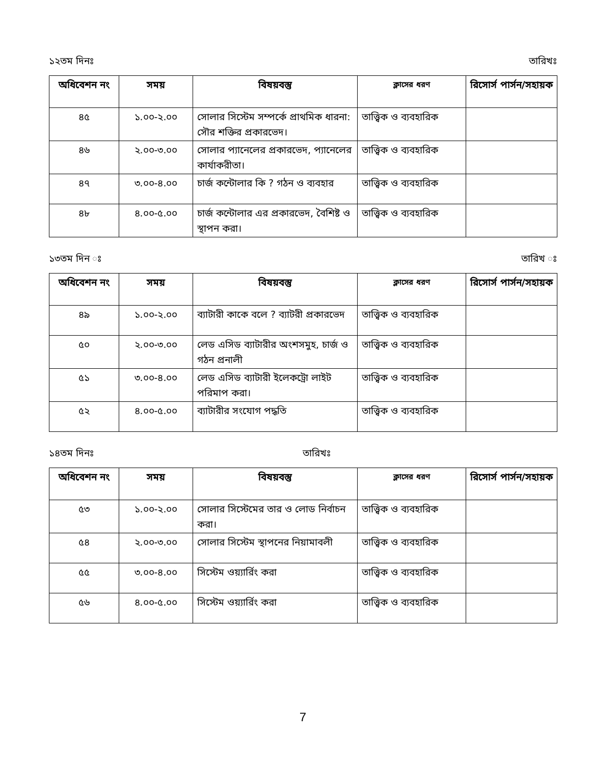১২তম দিনঃ তারিখঃ
| অধিবেশন নং | সময় | বিষয়বস্তু | ক্লাসের ধরণ | রিসোর্স পার্সন/সহায়ক |
| --- | --- | --- | --- | --- |
| ৪৫ | ১.০০-২.০০ | সোলার সিস্টেম সম্পর্কে প্রাথমিক ধারনা: সৌর শক্তির প্রকারভেদ। | তাত্ত্বিক ও ব্যবহারিক | |
| ৪৬ | ২.০০-৩.০০ | সোলার প্যানেলের প্রকারভেদ, প্যানেলের কার্যাকরীতা। | তাত্ত্বিক ও ব্যবহারিক | |
| ৪৭ | ৩.০০-৪.০০ | চার্জ কন্টোলার কি ? গঠন ও ব্যবহার | তাত্ত্বিক ও ব্যবহারিক | |
| ৪৮ | ৪.০০-৫.০০ | চার্জ কন্টোলার এর প্রকারভেদ, বৈশিষ্ট ও স্থাপন করা। | তাত্ত্বিক ও ব্যবহারিক | |
১৩তম দিন ঃ তারিখ ঃ
| অধিবেশন নং | সময় | বিষয়বস্তু | ক্লাসের ধরণ | রিসোর্স পার্সন/সহায়ক |
| --- | --- | --- | --- | --- |
| ৪৯ | ১.০০-২.০০ | ব্যাটারী কাকে বলে ? ব্যাটরী প্রকারভেদ | তাত্ত্বিক ও ব্যবহারিক | |
| ৫০ | ২.০০-৩.০০ | লেড এসিড ব্যাটারীর অংশসমুহ, চার্জ ও গঠন প্রনালী | তাত্ত্বিক ও ব্যবহারিক | |
| ৫১ | ৩.০০-৪.০০ | লেড এসিড ব্যাটারী ইলেকট্রো লাইট পরিমাপ করা। | তাত্ত্বিক ও ব্যবহারিক | |
| ৫২ | ৪.০০-৫.০০ | ব্যাটারীর সংযোগ পদ্ধতি | তাত্ত্বিক ও ব্যবহারিক | |
১৪তম দিনঃ তারিখঃ
| অধিবেশন নং | সময় | বিষয়বস্তু | ক্লাসের ধরণ | রিসোর্স পার্সন/সহায়ক |
| --- | --- | --- | --- | --- |
| ৫৩ | ১.০০-২.০০ | সোলার সিস্টেমের তার ও লোড নির্বাচন করা। | তাত্ত্বিক ও ব্যবহারিক | |
| ৫৪ | ২.০০-৩.০০ | সোলার সিস্টেম স্থাপনের নিয়ামাবলী | তাত্ত্বিক ও ব্যবহারিক | |
| ৫৫ | ৩.০০-৪.০০ | সিস্টেম ওয়্যার্রিং করা | তাত্ত্বিক ও ব্যবহারিক | |
| ৫৬ | ৪.০০-৫.০০ | সিস্টেম ওয়্যার্রিং করা | তাত্ত্বিক ও ব্যবহারিক | |
7